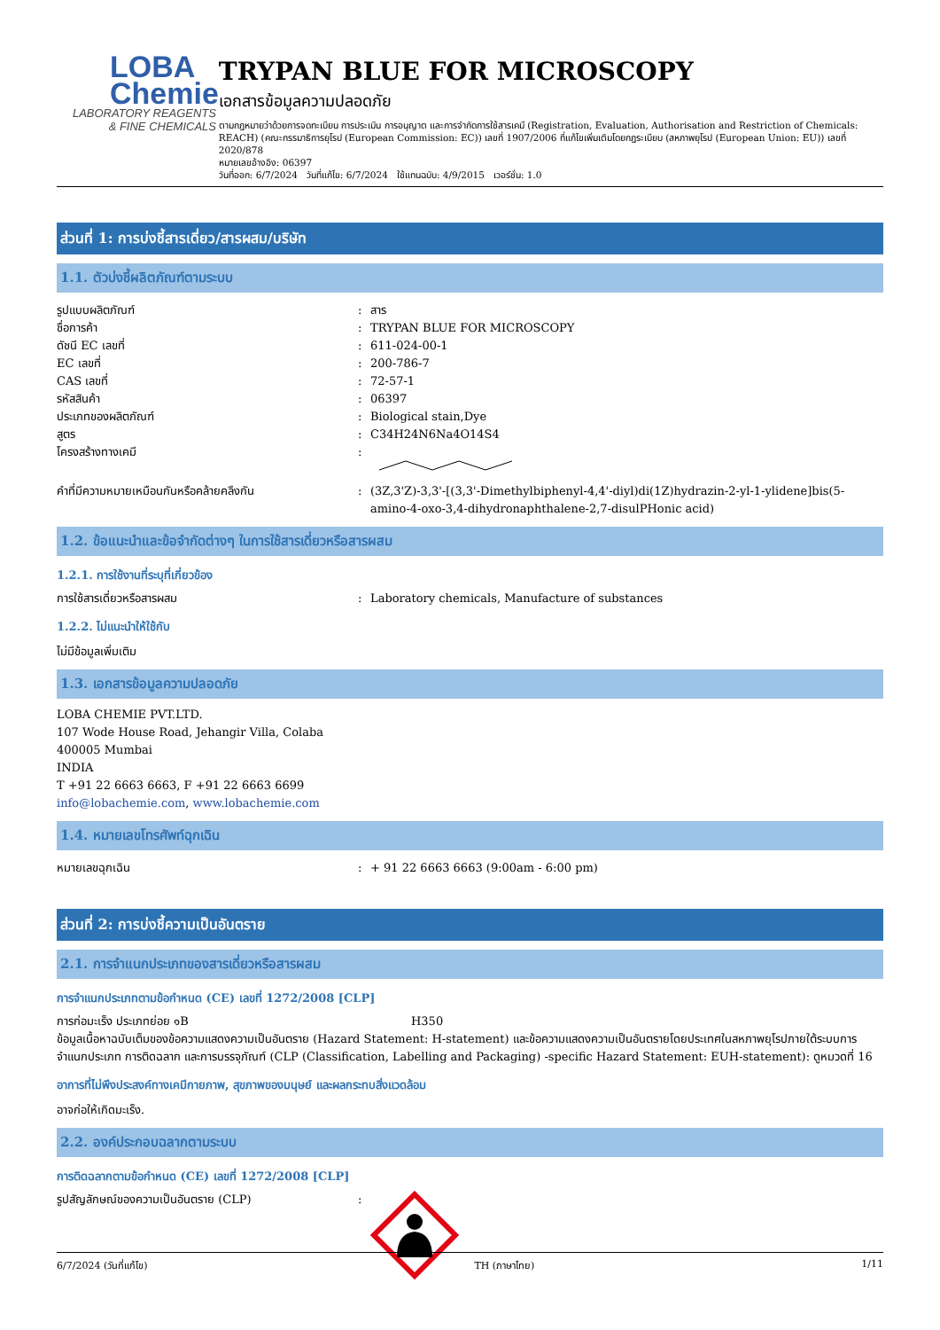LOBA
Chemie
LABORATORY REAGENTS
& FINE CHEMICALS
TRYPAN BLUE FOR MICROSCOPY
เอกสารข้อมูลความปลอดภัย
ตามกฎหมายว่าด้วยการจดทะเบียน การประเมิน การอนุญาต และการจำกัดการใช้สารเคมี (Registration, Evaluation, Authorisation and Restriction of Chemicals: REACH) (คณะกรรมาธิการยุโรป (European Commission: EC)) เลขที่ 1907/2006 ที่แก้ไขเพิ่มเติมโดยกฎระเบียบ (สหภาพยุโรป (European Union: EU)) เลขที่ 2020/878
หมายเลขอ้างอิง: 06397
วันที่ออก: 6/7/2024 วันที่แก้ไข: 6/7/2024 ใช้แทนฉบับ: 4/9/2015 เวอร์ชั่น: 1.0
ส่วนที่ 1: การบ่งชี้สารเดี่ยว/สารผสม/บริษัท
1.1. ตัวบ่งชี้ผลิตภัณฑ์ตามระบบ
รูปแบบผลิตภัณฑ์ : สาร
ชื่อการค้า : TRYPAN BLUE FOR MICROSCOPY
ดัชนี EC เลขที่ : 611-024-00-1
EC เลขที่ : 200-786-7
CAS เลขที่ : 72-57-1
รหัสสินค้า : 06397
ประเภทของผลิตภัณฑ์ : Biological stain,Dye
สูตร : C34H24N6Na4O14S4
โครงสร้างทางเคมี :
คำที่มีความหมายเหมือนกันหรือคล้ายคลึงกัน : (3Z,3'Z)-3,3'-[(3,3'-Dimethylbiphenyl-4,4'-diyl)di(1Z)hydrazin-2-yl-1-ylidene]bis(5-amino-4-oxo-3,4-dihydronaphthalene-2,7-disulPHonic acid)
1.2. ข้อแนะนำและข้อจำกัดต่างๆ ในการใช้สารเดี่ยวหรือสารผสม
1.2.1. การใช้งานที่ระบุที่เกี่ยวข้อง
การใช้สารเดี่ยวหรือสารผสม : Laboratory chemicals, Manufacture of substances
1.2.2. ไม่แนะนำให้ใช้กับ
ไม่มีข้อมูลเพิ่มเติม
1.3. เอกสารข้อมูลความปลอดภัย
LOBA CHEMIE PVT.LTD.
107 Wode House Road, Jehangir Villa, Colaba
400005 Mumbai
INDIA
T +91 22 6663 6663, F +91 22 6663 6699
info@lobachemie.com, www.lobachemie.com
1.4. หมายเลขโทรศัพท์ฉุกเฉิน
หมายเลขฉุกเฉิน : + 91 22 6663 6663 (9:00am - 6:00 pm)
ส่วนที่ 2: การบ่งชี้ความเป็นอันตราย
2.1. การจำแนกประเภทของสารเดี่ยวหรือสารผสม
การจำแนกประเภทตามข้อกำหนด (CE) เลขที่ 1272/2008 [CLP]
การก่อมะเร็ง ประเภทย่อย ๑B H350
ข้อมูลเนื้อหาฉบับเต็มของข้อความแสดงความเป็นอันตราย (Hazard Statement: H-statement) และข้อความแสดงความเป็นอันตรายโดยประเทศในสหภาพยุโรปภายใต้ระบบการจำแนกประเภท การติดฉลาก และการบรรจุภัณฑ์ (CLP (Classification, Labelling and Packaging) -specific Hazard Statement: EUH-statement): ดูหมวดที่ 16
อาการที่ไม่พึงประสงค์ทางเคมีกายภาพ, สุขภาพของมนุษย์ และผลกระทบสิ่งแวดล้อม
อาจก่อให้เกิดมะเร็ง.
2.2. องค์ประกอบฉลากตามระบบ
การติดฉลากตามข้อกำหนด (CE) เลขที่ 1272/2008 [CLP]
รูปสัญลักษณ์ของความเป็นอันตราย (CLP) :
6/7/2024 (วันที่แก้ไข) TH (ภาษาไทย) 1/11